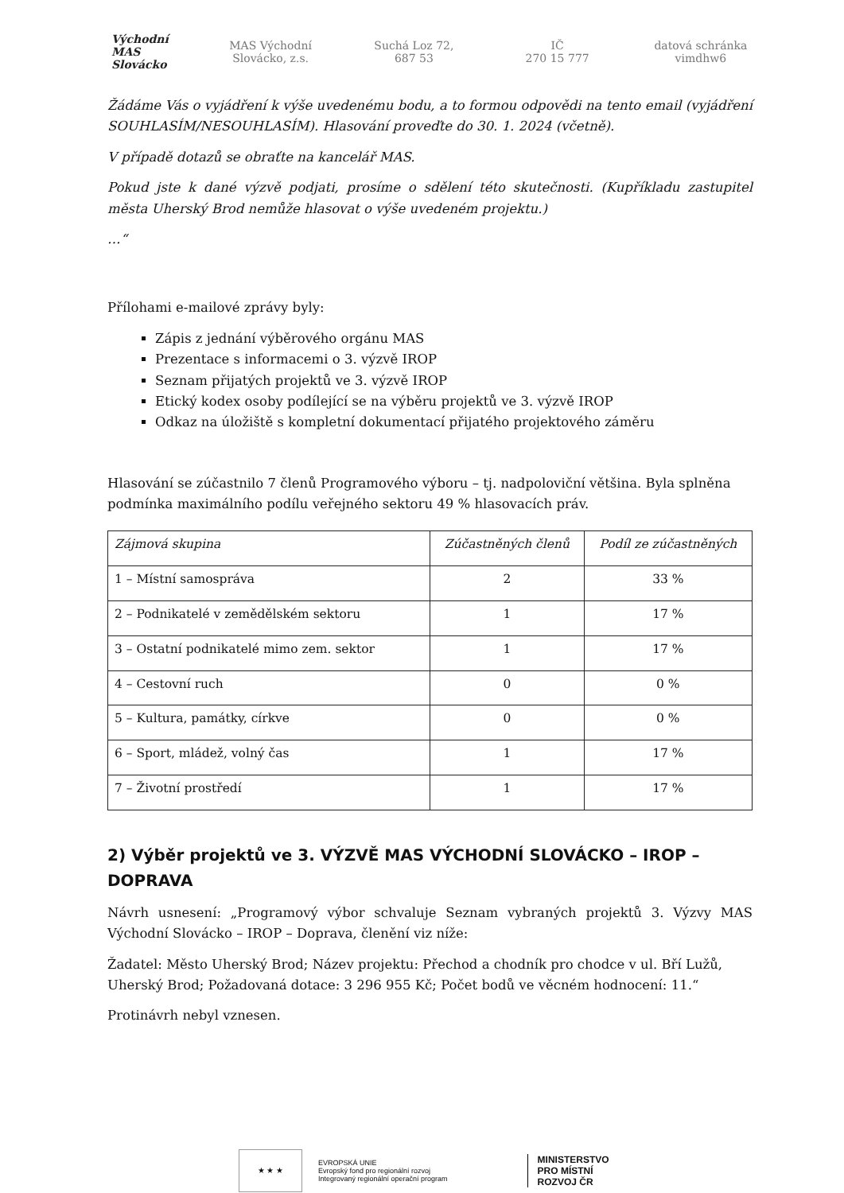Východní MAS Slovácko
MAS Východní
Slovácko, z.s.
Suchá Loz 72,
687 53
IČ
270 15 777
datová schránka
vimdhw6
Žádáme Vás o vyjádření k výše uvedenému bodu, a to formou odpovědi na tento email (vyjádření SOUHLASÍM/NESOUHLASÍM). Hlasování proveďte do 30. 1. 2024 (včetně).
V případě dotazů se obraťte na kancelář MAS.
Pokud jste k dané výzvě podjati, prosíme o sdělení této skutečnosti. (Kupříkladu zastupitel města Uherský Brod nemůže hlasovat o výše uvedeném projektu.)
…“
Přílohami e-mailové zprávy byly:
Zápis z jednání výběrového orgánu MAS
Prezentace s informacemi o 3. výzvě IROP
Seznam přijatých projektů ve 3. výzvě IROP
Etický kodex osoby podílející se na výběru projektů ve 3. výzvě IROP
Odkaz na úložiště s kompletní dokumentací přijatého projektového záměru
Hlasování se zúčastnilo 7 členů Programového výboru – tj. nadpoloviční většina. Byla splněna podmínka maximálního podílu veřejného sektoru 49 % hlasovacích práv.
| Zájmová skupina | Zúčastněných členů | Podíl ze zúčastněných |
| --- | --- | --- |
| 1 – Místní samospráva | 2 | 33 % |
| 2 – Podnikatelé v zemědělském sektoru | 1 | 17 % |
| 3 – Ostatní podnikatelé mimo zem. sektor | 1 | 17 % |
| 4 – Cestovní ruch | 0 | 0 % |
| 5 – Kultura, památky, církve | 0 | 0 % |
| 6 – Sport, mládež, volný čas | 1 | 17 % |
| 7 – Životní prostředí | 1 | 17 % |
2) Výběr projektů ve 3. VÝZVĚ MAS VÝCHODNÍ SLOVÁCKO – IROP – DOPRAVA
Návrh usnesení: „Programový výbor schvaluje Seznam vybraných projektů 3. Výzvy MAS Východní Slovácko – IROP – Doprava, členění viz níže:
Žadatel: Město Uherský Brod; Název projektu: Přechod a chodník pro chodce v ul. Bří Lužů, Uherský Brod; Požadovaná dotace: 3 296 955 Kč; Počet bodů ve věcném hodnocení: 11.“
Protinávrh nebyl vznesen.
★ ★ ★
EVROPSKÁ UNIE
Evropský fond pro regionální rozvoj
Integrovaný regionální operační program
MINISTERSTVO
PRO MÍSTNÍ
ROZVOJ ČR